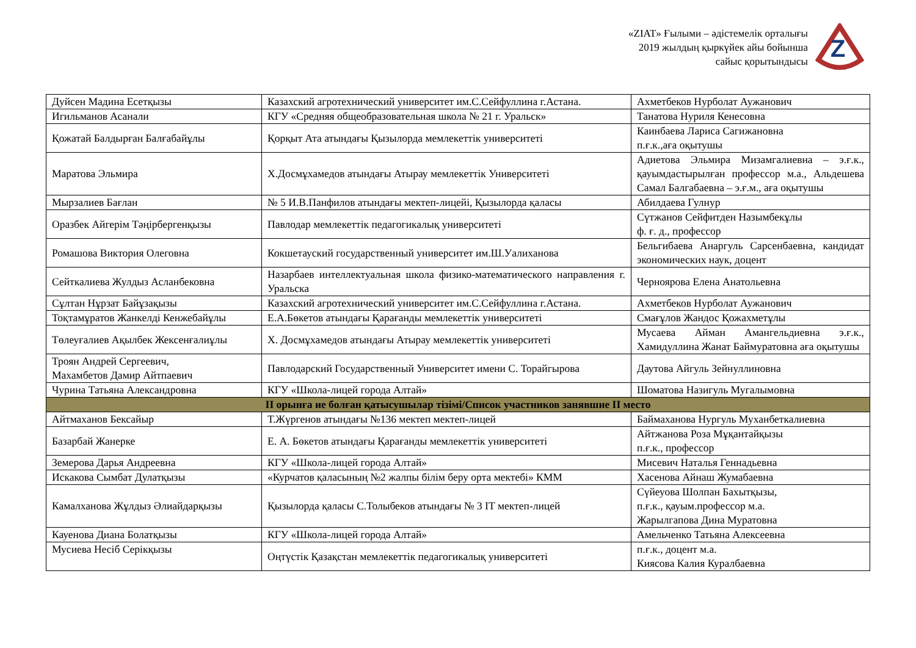«ZIAT» Ғылыми – әдістемелік орталығы
2019 жылдың қыркүйек айы бойынша
сайыс қорытындысы
Z
| Дуйсен Мадина Есетқызы | Казахский агротехнический университет им.С.Сейфуллина г.Астана. | Ахметбеков Нурболат Аужанович |
| Игильманов Асанали | КГУ «Средняя общеобразовательная школа № 21 г. Уральск» | Танатова Нуриля Кенесовна |
| Қожатай Балдырған Балғабайұлы | Қорқыт Ата атындағы Қызылорда мемлекеттік университеті | Каинбаева Лариса Сагижановна п.ғ.к.,аға оқытушы |
| Маратова Эльмира | Х.Досмұхамедов атындағы Атырау мемлекеттік Университеті | Адиетова Эльмира Мизамгалиевна – э.ғ.к., қауымдастырылған профессор м.а., Альдешева Самал Балгабаевна – э.ғ.м., аға оқытушы |
| Мырзалиев Бағлан | № 5 И.В.Панфилов атындағы мектеп-лицейі, Қызылорда қаласы | Абилдаева Гулнур |
| Оразбек Айгерім Тәңірбергенқызы | Павлодар мемлекеттік педагогикалық университеті | Сүтжанов Сейфитден Назымбекұлы ф. ғ. д., профессор |
| Ромашова Виктория Олеговна | Кокшетауский государственный университет им.Ш.Уалиханова | Бельгибаева Анаргуль Сарсенбаевна, кандидат экономических наук, доцент |
| Сейткалиева Жулдыз Асланбековна | Назарбаев интеллектуальная школа физико-математического направления г. Уральска | Черноярова Елена Анатольевна |
| Сұлтан Нұрзат Байұзақызы | Казахский агротехнический университет им.С.Сейфуллина г.Астана. | Ахметбеков Нурболат Аужанович |
| Тоқтамұратов Жанкелді Кенжебайұлы | Е.А.Бөкетов атындағы Қарағанды мемлекеттік университеті | Смағұлов Жандос Қожахметұлы |
| Төлеуғалиев Ақылбек Жексенғалиұлы | Х. Досмұхамедов атындағы Атырау мемлекеттік университеті | Мусаева Айман Амангельдиевна э.ғ.к., Хамидуллина Жанат Баймуратовна аға оқытушы |
| Троян Андрей Сергеевич, Махамбетов Дамир Айтпаевич | Павлодарский Государственный Университет имени С. Торайгырова | Даутова Айгуль Зейнуллиновна |
| Чурина Татьяна Александровна | КГУ «Школа-лицей города Алтай» | Шоматова Назигуль Мугалымовна |
| II орынға ие болған қатысушылар тізімі/Список участников занявшие II место | | |
| Айтмаханов Бексайыр | Т.Жүргенов атындағы №136 мектеп мектеп-лицей | Баймаханова Нургуль Муханбеткалиевна |
| Базарбай Жанерке | Е. А. Бөкетов атындағы Қарағанды мемлекеттік университеті | Айтжанова Роза Мұқантайқызы п.ғ.к., профессор |
| Земерова Дарья Андреевна | КГУ «Школа-лицей города Алтай» | Мисевич Наталья Геннадьевна |
| Искакова Сымбат Дулатқызы | «Курчатов қаласының №2 жалпы білім беру орта мектебі» КММ | Хасенова Айнаш Жумабаевна |
| Камалханова Жұлдыз Әлиайдарқызы | Қызылорда қаласы С.Толыбеков атындағы № 3 ІТ мектеп-лицей | Сүйеуова Шолпан Бахытқызы, п.ғ.к., қауым.профессор м.а. Жарылгапова Дина Муратовна |
| Кауенова Диана Болатқызы | КГУ «Школа-лицей города Алтай» | Амельченко Татьяна Алексеевна |
| Мусиева Несіб Серікқызы | Оңтүстік Қазақстан мемлекеттік педагогикалық университеті | п.ғ.к., доцент м.а. Киясова Калия Куралбаевна |